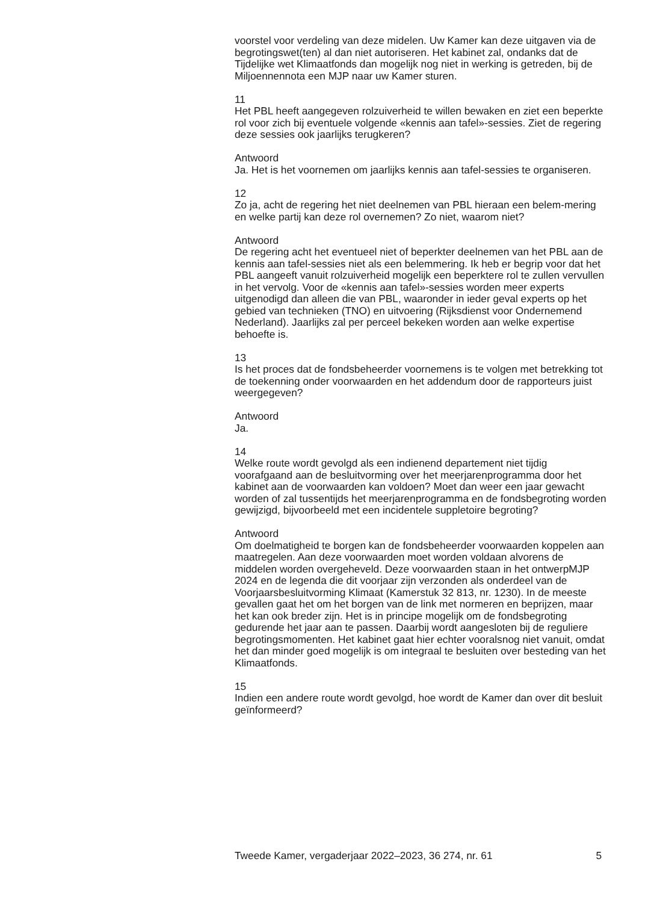voorstel voor verdeling van deze midelen. Uw Kamer kan deze uitgaven via de begrotingswet(ten) al dan niet autoriseren. Het kabinet zal, ondanks dat de Tijdelijke wet Klimaatfonds dan mogelijk nog niet in werking is getreden, bij de Miljoennennota een MJP naar uw Kamer sturen.
11
Het PBL heeft aangegeven rolzuiverheid te willen bewaken en ziet een beperkte rol voor zich bij eventuele volgende «kennis aan tafel»-sessies. Ziet de regering deze sessies ook jaarlijks terugkeren?
Antwoord
Ja. Het is het voornemen om jaarlijks kennis aan tafel-sessies te organiseren.
12
Zo ja, acht de regering het niet deelnemen van PBL hieraan een belem-mering en welke partij kan deze rol overnemen? Zo niet, waarom niet?
Antwoord
De regering acht het eventueel niet of beperkter deelnemen van het PBL aan de kennis aan tafel-sessies niet als een belemmering. Ik heb er begrip voor dat het PBL aangeeft vanuit rolzuiverheid mogelijk een beperktere rol te zullen vervullen in het vervolg. Voor de «kennis aan tafel»-sessies worden meer experts uitgenodigd dan alleen die van PBL, waaronder in ieder geval experts op het gebied van technieken (TNO) en uitvoering (Rijksdienst voor Ondernemend Nederland). Jaarlijks zal per perceel bekeken worden aan welke expertise behoefte is.
13
Is het proces dat de fondsbeheerder voornemens is te volgen met betrekking tot de toekenning onder voorwaarden en het addendum door de rapporteurs juist weergegeven?
Antwoord
Ja.
14
Welke route wordt gevolgd als een indienend departement niet tijdig voorafgaand aan de besluitvorming over het meerjarenprogramma door het kabinet aan de voorwaarden kan voldoen? Moet dan weer een jaar gewacht worden of zal tussentijds het meerjarenprogramma en de fondsbegroting worden gewijzigd, bijvoorbeeld met een incidentele suppletoire begroting?
Antwoord
Om doelmatigheid te borgen kan de fondsbeheerder voorwaarden koppelen aan maatregelen. Aan deze voorwaarden moet worden voldaan alvorens de middelen worden overgeheveld. Deze voorwaarden staan in het ontwerpMJP 2024 en de legenda die dit voorjaar zijn verzonden als onderdeel van de Voorjaarsbesluitvorming Klimaat (Kamerstuk 32 813, nr. 1230). In de meeste gevallen gaat het om het borgen van de link met normeren en beprijzen, maar het kan ook breder zijn. Het is in principe mogelijk om de fondsbegroting gedurende het jaar aan te passen. Daarbij wordt aangesloten bij de reguliere begrotingsmomenten. Het kabinet gaat hier echter vooralsnog niet vanuit, omdat het dan minder goed mogelijk is om integraal te besluiten over besteding van het Klimaatfonds.
15
Indien een andere route wordt gevolgd, hoe wordt de Kamer dan over dit besluit geïnformeerd?
Tweede Kamer, vergaderjaar 2022–2023, 36 274, nr. 61 5